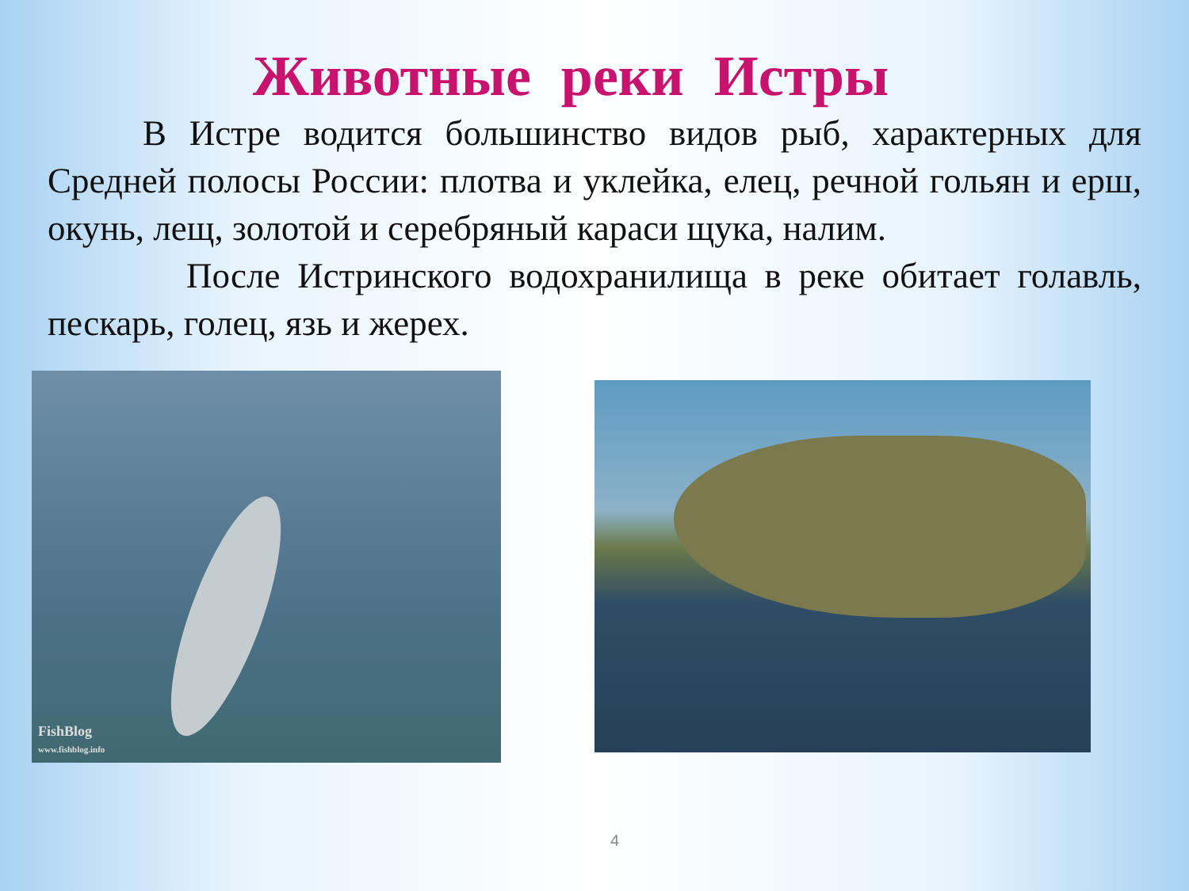Животные реки Истры
В Истре водится большинство видов рыб, характерных для Средней полосы России: плотва и уклейка, елец, речной гольян и ерш, окунь, лещ, золотой и серебряный караси щука, налим.
После Истринского водохранилища в реке обитает голавль, пескарь, голец, язь и жерех.
FishBlog
www.fishblog.info
4